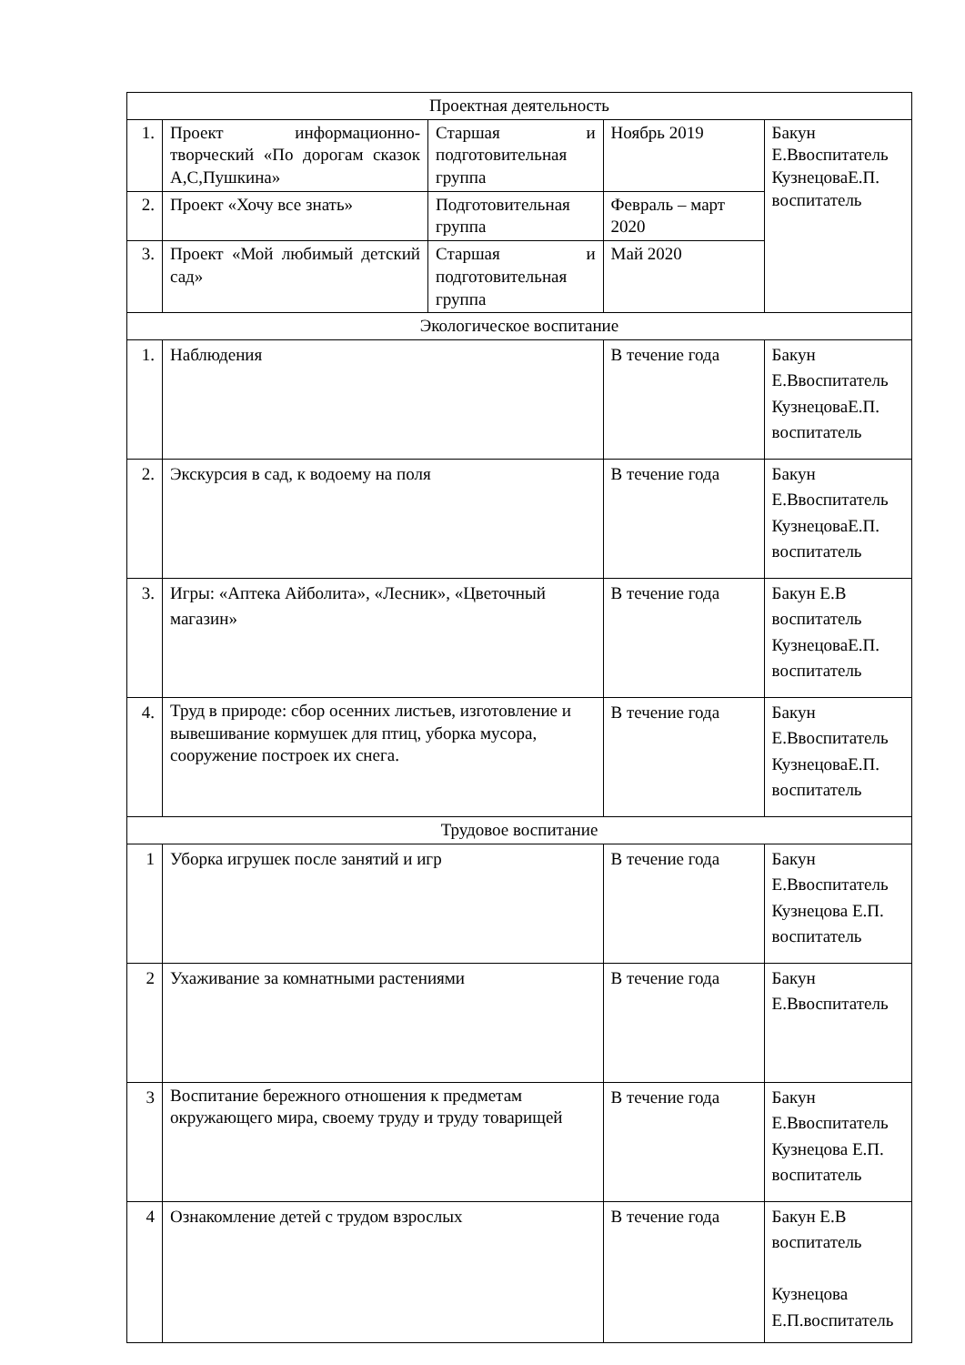| Проектная деятельность | | | | | |
| 1. | Проект информационно-творческий «По дорогам сказок А,С,Пушкина» | Старшая и подготовительная группа | | Ноябрь 2019 | Бакун Е.Ввоспитатель КузнецоваЕ.П. воспитатель |
| 2. | Проект «Хочу все знать» | Подготовительная группа | | Февраль – март 2020 | |
| 3. | Проект «Мой любимый детский сад» | Старшая и подготовительная группа | | Май 2020 | |
| Экологическое воспитание | | | | | |
| 1. | Наблюдения | | | В течение года | Бакун Е.Ввоспитатель КузнецоваЕ.П. воспитатель |
| 2. | Экскурсия в сад, к водоему на поля | | | В течение года | Бакун Е.Ввоспитатель КузнецоваЕ.П. воспитатель |
| 3. | Игры: «Аптека Айболита», «Лесник», «Цветочный магазин» | | | В течение года | Бакун Е.В воспитатель КузнецоваЕ.П. воспитатель |
| 4. | Труд в природе: сбор осенних листьев, изготовление и вывешивание кормушек для птиц, уборка мусора, сооружение построек их снега. | | | В течение года | Бакун Е.Ввоспитатель КузнецоваЕ.П. воспитатель |
| Трудовое воспитание | | | | | |
| 1 | Уборка игрушек после занятий и игр | | В течение года | | Бакун Е.Ввоспитатель Кузнецова Е.П. воспитатель |
| 2 | Ухаживание за комнатными растениями | | В течение года | | Бакун Е.Ввоспитатель |
| 3 | Воспитание бережного отношения к предметам окружающего мира, своему труду и труду товарищей | | В течение года | | Бакун Е.Ввоспитатель Кузнецова Е.П. воспитатель |
| 4 | Ознакомление детей с трудом взрослых | | В течение года | | Бакун Е.В воспитатель Кузнецова Е.П.воспитатель |